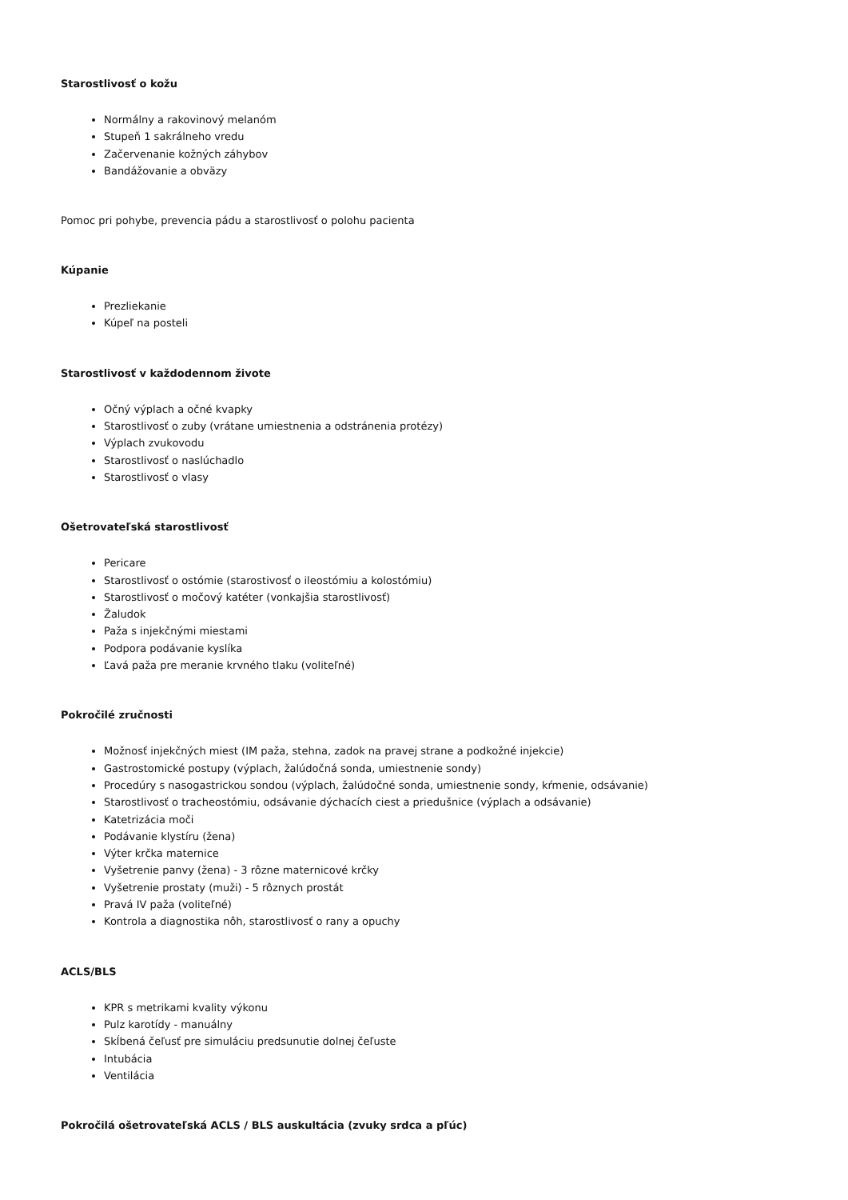Starostlivosť o kožu
Normálny a rakovinový melanóm
Stupeň 1 sakrálneho vredu
Začervenanie kožných záhybov
Bandážovanie a obväzy
Pomoc pri pohybe, prevencia pádu a starostlivosť o polohu pacienta
Kúpanie
Prezliekanie
Kúpeľ na posteli
Starostlivosť v každodennom živote
Očný výplach a očné kvapky
Starostlivosť o zuby (vrátane umiestnenia a odstránenia protézy)
Výplach zvukovodu
Starostlivosť o naslúchadlo
Starostlivosť o vlasy
Ošetrovateľská starostlivosť
Pericare
Starostlivosť o ostómie (starostivosť o ileostómiu a kolostómiu)
Starostlivosť o močový katéter (vonkajšia starostlivosť)
Žaludok
Paža s injekčnými miestami
Podpora podávanie kyslíka
Ľavá paža pre meranie krvného tlaku (voliteľné)
Pokročilé zručnosti
Možnosť injekčných miest (IM paža, stehna, zadok na pravej strane a podkožné injekcie)
Gastrostomické postupy (výplach, žalúdočná sonda, umiestnenie sondy)
Procedúry s nasogastrickou sondou (výplach, žalúdočné sonda, umiestnenie sondy, kŕmenie, odsávanie)
Starostlivosť o tracheostómiu, odsávanie dýchacích ciest a priedušnice (výplach a odsávanie)
Katetrizácia moči
Podávanie klystíru (žena)
Výter krčka maternice
Vyšetrenie panvy (žena) - 3 rôzne maternicové krčky
Vyšetrenie prostaty (muži) - 5 rôznych prostát
Pravá IV paža (voliteľné)
Kontrola a diagnostika nôh, starostlivosť o rany a opuchy
ACLS/BLS
KPR s metrikami kvality výkonu
Pulz karotídy - manuálny
Skĺbená čeľusť pre simuláciu predsunutie dolnej čeľuste
Intubácia
Ventilácia
Pokročilá ošetrovateľská ACLS / BLS auskultácia (zvuky srdca a pľúc)